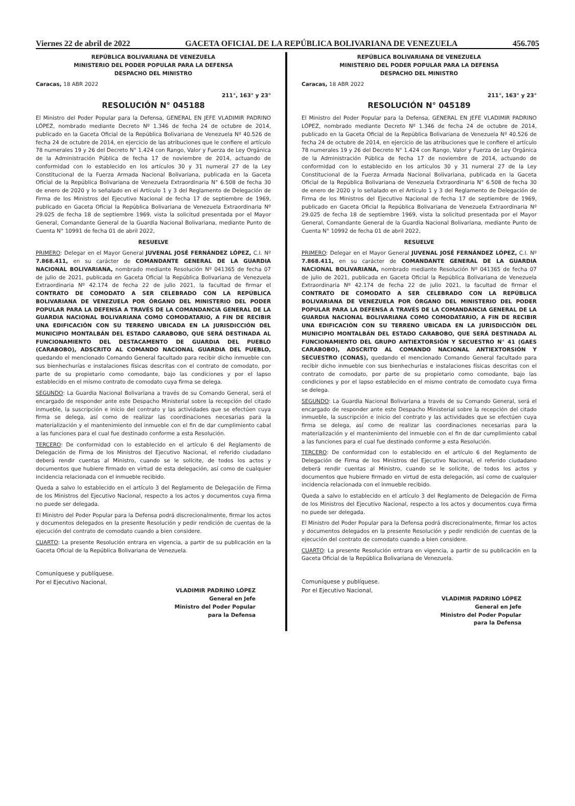Viernes 22 de abril de 2022 GACETA OFICIAL DE LA REPÚBLICA BOLIVARIANA DE VENEZUELA 456.705
REPÚBLICA BOLIVARIANA DE VENEZUELA
MINISTERIO DEL PODER POPULAR PARA LA DEFENSA
DESPACHO DEL MINISTRO
Caracas, 18 ABR 2022
211°, 163° y 23°
RESOLUCIÓN N° 045188
El Ministro del Poder Popular para la Defensa, GENERAL EN JEFE VLADIMIR PADRINO LÓPEZ, nombrado mediante Decreto Nº 1.346 de fecha 24 de octubre de 2014, publicado en la Gaceta Oficial de la República Bolivariana de Venezuela Nº 40.526 de fecha 24 de octubre de 2014, en ejercicio de las atribuciones que le confiere el artículo 78 numerales 19 y 26 del Decreto N° 1.424 con Rango, Valor y Fuerza de Ley Orgánica de la Administración Pública de fecha 17 de noviembre de 2014, actuando de conformidad con lo establecido en los artículos 30 y 31 numeral 27 de la Ley Constitucional de la Fuerza Armada Nacional Bolivariana, publicada en la Gaceta Oficial de la República Bolivariana de Venezuela Extraordinaria N° 6.508 de fecha 30 de enero de 2020 y lo señalado en el Artículo 1 y 3 del Reglamento de Delegación de Firma de los Ministros del Ejecutivo Nacional de fecha 17 de septiembre de 1969, publicado en Gaceta Oficial la República Bolivariana de Venezuela Extraordinaria Nº 29.025 de fecha 18 de septiembre 1969, vista la solicitud presentada por el Mayor General, Comandante General de la Guardia Nacional Bolivariana, mediante Punto de Cuenta N° 10991 de fecha 01 de abril 2022,
RESUELVE
PRIMERO: Delegar en el Mayor General JUVENAL JOSÉ FERNÁNDEZ LÓPEZ, C.I. Nº 7.868.411, en su carácter de COMANDANTE GENERAL DE LA GUARDIA NACIONAL BOLIVARIANA, nombrado mediante Resolución Nº 041365 de fecha 07 de julio de 2021, publicada en Gaceta Oficial la República Bolivariana de Venezuela Extraordinaria Nº 42.174 de fecha 22 de julio 2021, la facultad de firmar el CONTRATO DE COMODATO A SER CELEBRADO CON LA REPÚBLICA BOLIVARIANA DE VENEZUELA POR ÓRGANO DEL MINISTERIO DEL PODER POPULAR PARA LA DEFENSA A TRAVÉS DE LA COMANDANCIA GENERAL DE LA GUARDIA NACIONAL BOLIVARIANA COMO COMODATARIO, A FIN DE RECIBIR UNA EDIFICACIÓN CON SU TERRENO UBICADA EN LA JURISDICCIÓN DEL MUNICIPIO MONTALBÁN DEL ESTADO CARABOBO, QUE SERÁ DESTINADA AL FUNCIONAMIENTO DEL DESTACAMENTO DE GUARDIA DEL PUEBLO (CARABOBO), ADSCRITO AL COMANDO NACIONAL GUARDIA DEL PUEBLO, quedando el mencionado Comando General facultado para recibir dicho inmueble con sus bienhechurías e instalaciones físicas descritas con el contrato de comodato, por parte de su propietario como comodante, bajo las condiciones y por el lapso establecido en el mismo contrato de comodato cuya firma se delega.
SEGUNDO: La Guardia Nacional Bolivariana a través de su Comando General, será el encargado de responder ante este Despacho Ministerial sobre la recepción del citado inmueble, la suscripción e inicio del contrato y las actividades que se efectúen cuya firma se delega, así como de realizar las coordinaciones necesarias para la materialización y el mantenimiento del inmueble con el fin de dar cumplimiento cabal a las funciones para el cual fue destinado conforme a esta Resolución.
TERCERO: De conformidad con lo establecido en el artículo 6 del Reglamento de Delegación de Firma de los Ministros del Ejecutivo Nacional, el referido ciudadano deberá rendir cuentas al Ministro, cuando se le solicite, de todos los actos y documentos que hubiere firmado en virtud de esta delegación, así como de cualquier incidencia relacionada con el inmueble recibido.
Queda a salvo lo establecido en el artículo 3 del Reglamento de Delegación de Firma de los Ministros del Ejecutivo Nacional, respecto a los actos y documentos cuya firma no puede ser delegada.
El Ministro del Poder Popular para la Defensa podrá discrecionalmente, firmar los actos y documentos delegados en la presente Resolución y pedir rendición de cuentas de la ejecución del contrato de comodato cuando a bien considere.
CUARTO: La presente Resolución entrara en vigencia, a partir de su publicación en la Gaceta Oficial de la República Bolivariana de Venezuela.
Comuníquese y publíquese.
Por el Ejecutivo Nacional,
VLADIMIR PADRINO LÓPEZ
General en Jefe
Ministro del Poder Popular
para la Defensa
REPÚBLICA BOLIVARIANA DE VENEZUELA
MINISTERIO DEL PODER POPULAR PARA LA DEFENSA
DESPACHO DEL MINISTRO
Caracas, 18 ABR 2022
211°, 163° y 23°
RESOLUCIÓN N° 045189
El Ministro del Poder Popular para la Defensa, GENERAL EN JEFE VLADIMIR PADRINO LÓPEZ, nombrado mediante Decreto Nº 1.346 de fecha 24 de octubre de 2014, publicado en la Gaceta Oficial de la República Bolivariana de Venezuela Nº 40.526 de fecha 24 de octubre de 2014, en ejercicio de las atribuciones que le confiere el artículo 78 numerales 19 y 26 del Decreto N° 1.424 con Rango, Valor y Fuerza de Ley Orgánica de la Administración Pública de fecha 17 de noviembre de 2014, actuando de conformidad con lo establecido en los artículos 30 y 31 numeral 27 de la Ley Constitucional de la Fuerza Armada Nacional Bolivariana, publicada en la Gaceta Oficial de la República Bolivariana de Venezuela Extraordinaria N° 6.508 de fecha 30 de enero de 2020 y lo señalado en el Artículo 1 y 3 del Reglamento de Delegación de Firma de los Ministros del Ejecutivo Nacional de fecha 17 de septiembre de 1969, publicado en Gaceta Oficial la República Bolivariana de Venezuela Extraordinaria Nº 29.025 de fecha 18 de septiembre 1969, vista la solicitud presentada por el Mayor General, Comandante General de la Guardia Nacional Bolivariana, mediante Punto de Cuenta N° 10992 de fecha 01 de abril 2022,
RESUELVE
PRIMERO: Delegar en el Mayor General JUVENAL JOSÉ FERNÁNDEZ LÓPEZ, C.I. Nº 7.868.411, en su carácter de COMANDANTE GENERAL DE LA GUARDIA NACIONAL BOLIVARIANA, nombrado mediante Resolución Nº 041365 de fecha 07 de julio de 2021, publicada en Gaceta Oficial la República Bolivariana de Venezuela Extraordinaria Nº 42.174 de fecha 22 de julio 2021, la facultad de firmar el CONTRATO DE COMODATO A SER CELEBRADO CON LA REPÚBLICA BOLIVARIANA DE VENEZUELA POR ÓRGANO DEL MINISTERIO DEL PODER POPULAR PARA LA DEFENSA A TRAVÉS DE LA COMANDANCIA GENERAL DE LA GUARDIA NACIONAL BOLIVARIANA COMO COMODATARIO, A FIN DE RECIBIR UNA EDIFICACIÓN CON SU TERRENO UBICADA EN LA JURISDICCIÓN DEL MUNICIPIO MONTALBÁN DEL ESTADO CARABOBO, QUE SERÁ DESTINADA AL FUNCIONAMIENTO DEL GRUPO ANTIEXTORSIÓN Y SECUESTRO N° 41 (GAES CARABOBO), ADSCRITO AL COMANDO NACIONAL ANTIEXTORSIÓN Y SECUESTRO (CONAS), quedando el mencionado Comando General facultado para recibir dicho inmueble con sus bienhechurías e instalaciones físicas descritas con el contrato de comodato, por parte de su propietario como comodante, bajo las condiciones y por el lapso establecido en el mismo contrato de comodato cuya firma se delega.
SEGUNDO: La Guardia Nacional Bolivariana a través de su Comando General, será el encargado de responder ante este Despacho Ministerial sobre la recepción del citado inmueble, la suscripción e inicio del contrato y las actividades que se efectúen cuya firma se delega, así como de realizar las coordinaciones necesarias para la materialización y el mantenimiento del inmueble con el fin de dar cumplimiento cabal a las funciones para el cual fue destinado conforme a esta Resolución.
TERCERO: De conformidad con lo establecido en el artículo 6 del Reglamento de Delegación de Firma de los Ministros del Ejecutivo Nacional, el referido ciudadano deberá rendir cuentas al Ministro, cuando se le solicite, de todos los actos y documentos que hubiere firmado en virtud de esta delegación, así como de cualquier incidencia relacionada con el inmueble recibido.
Queda a salvo lo establecido en el artículo 3 del Reglamento de Delegación de Firma de los Ministros del Ejecutivo Nacional, respecto a los actos y documentos cuya firma no puede ser delegada.
El Ministro del Poder Popular para la Defensa podrá discrecionalmente, firmar los actos y documentos delegados en la presente Resolución y pedir rendición de cuentas de la ejecución del contrato de comodato cuando a bien considere.
CUARTO: La presente Resolución entrara en vigencia, a partir de su publicación en la Gaceta Oficial de la República Bolivariana de Venezuela.
Comuníquese y publíquese.
Por el Ejecutivo Nacional,
VLADIMIR PADRINO LÓPEZ
General en Jefe
Ministro del Poder Popular
para la Defensa